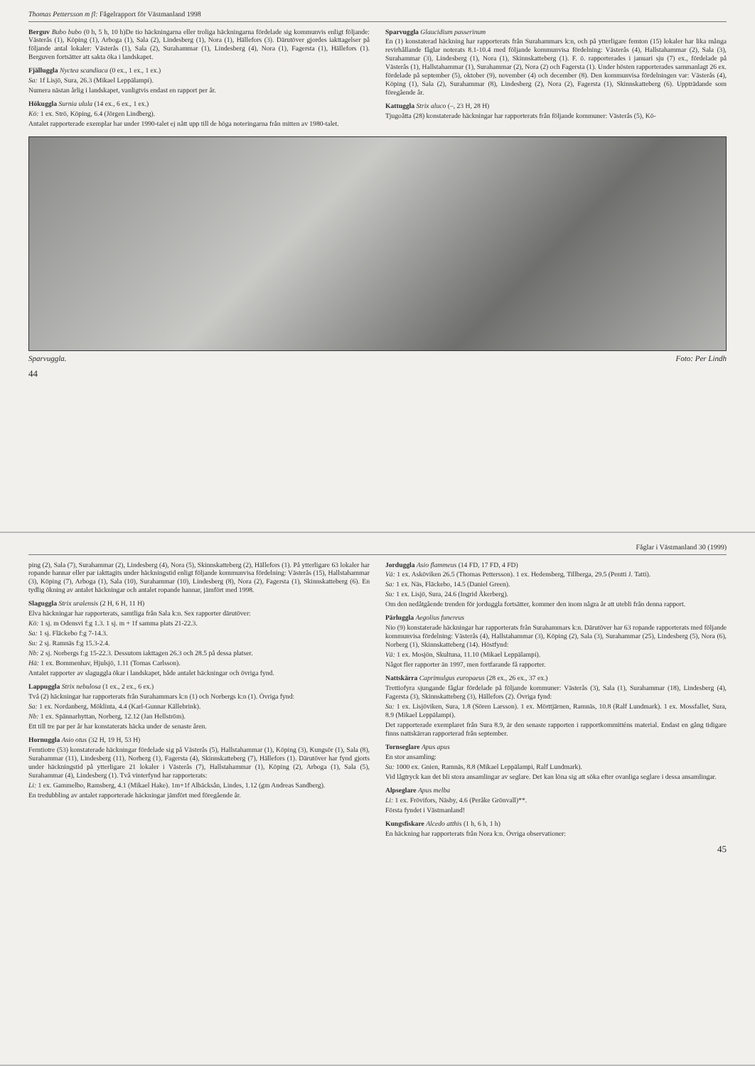Thomas Pettersson m fl: Fågelrapport för Västmanland 1998
Berguv Bubo bubo (0 h, 5 h, 10 h)De tio häckningarna eller troliga häckningarna fördelade sig kommunvis enligt följande: Västerås (1), Köping (1), Arboga (1), Sala (2), Lindesberg (1), Nora (1), Hällefors (3). Därutöver gjordes iakttagelser på följande antal lokaler: Västerås (1), Sala (2), Surahammar (1), Lindesberg (4), Nora (1), Fagersta (1), Hällefors (1). Berguven fortsätter att sakta öka i landskapet.
Fjälluggla Nyctea scandiaca (0 ex., 1 ex., 1 ex.)
Sa: 1f Lisjö, Sura, 26.3 (Mikael Leppälampi).
Numera nästan årlig i landskapet, vanligtvis endast en rapport per år.
Hökuggla Surnia ulula (14 ex., 6 ex., 1 ex.)
Kö: 1 ex. Strö, Köping, 6.4 (Jörgen Lindberg).
Antalet rapporterade exemplar har under 1990-talet ej nått upp till de höga noteringarna från mitten av 1980-talet.
Sparvuggla Glaucidium passerinum
En (1) konstaterad häckning har rapporterats från Surahammars k:n, och på ytterligare femton (15) lokaler har lika många revirhållande fåglar noterats 8.1-10.4 med följande kommunvisa fördelning: Västerås (4), Hallstahammar (2), Sala (3), Surahammar (3), Lindesberg (1), Nora (1), Skinnskatteberg (1). F. ö. rapporterades i januari sju (7) ex., fördelade på Västerås (1), Hallstahammar (1), Surahammar (2), Nora (2) och Fagersta (1). Under hösten rapporterades sammanlagt 26 ex. fördelade på september (5), oktober (9), november (4) och december (8). Den kommunvisa fördelningen var: Västerås (4), Köping (1), Sala (2), Surahammar (8), Lindesberg (2), Nora (2), Fagersta (1), Skinnskatteberg (6). Uppträdande som föregående år.
Kattuggla Strix aluco (–, 23 H, 28 H)
Tjugoåtta (28) konstaterade häckningar har rapporterats från följande kommuner: Västerås (5), Kö-
Sparvuggla. Foto: Per Lindh
44
Fåglar i Västmanland 30 (1999)
ping (2), Sala (7), Surahammar (2), Lindesberg (4), Nora (5), Skinnskatteberg (2), Hällefors (1). På ytterligare 63 lokaler har ropande hannar eller par iakttagits under häckningstid enligt följande kommunvisa fördelning: Västerås (15), Hallstahammar (3), Köping (7), Arboga (1), Sala (10), Surahammar (10), Lindesberg (8), Nora (2), Fagersta (1), Skinnskatteberg (6). En tydlig ökning av antalet häckningar och antalet ropande hannar, jämfört med 1998.
Slaguggla Strix uralensis (2 H, 6 H, 11 H)
Elva häckningar har rapporterats, samtliga från Sala k:n. Sex rapporter därutöver:
Kö: 1 sj. m Odensvi f:g 1.3. 1 sj. m + 1f samma plats 21-22.3.
Sa: 1 sj. Fläckebo f:g 7-14.3.
Su: 2 sj. Ramnäs f:g 15.3-2.4.
Nb: 2 sj. Norbergs f:g 15-22.3. Dessutom iakttagen 26.3 och 28.5 på dessa platser.
Hä: 1 ex. Bommenhav, Hjulsjö, 1.11 (Tomas Carlsson).
Antalet rapporter av slaguggla ökar i landskapet, både antalet häckningar och övriga fynd.
Lappuggla Strix nebulosa (1 ex., 2 ex., 6 ex.)
Två (2) häckningar har rapporterats från Surahammars k:n (1) och Norbergs k:n (1). Övriga fynd:
Sa: 1 ex. Nordanberg, Möklinta, 4.4 (Karl-Gunnar Källebrink).
Nb: 1 ex. Spännarhyttan, Norberg, 12.12 (Jan Hellström).
Ett till tre par per år har konstaterats häcka under de senaste åren.
Hornuggla Asio otus (32 H, 19 H, 53 H)
Femtiotre (53) konstaterade häckningar fördelade sig på Västerås (5), Hallstahammar (1), Köping (3), Kungsör (1), Sala (8), Surahammar (11), Lindesberg (11), Norberg (1), Fagersta (4), Skinnskatteberg (7), Hällefors (1). Därutöver har fynd gjorts under häckningstid på ytterligare 21 lokaler i Västerås (7), Hallstahammar (1), Köping (2), Arboga (1), Sala (5), Surahammar (4), Lindesberg (1). Två vinterfynd har rapporterats:
Li: 1 ex. Gammelbo, Ramsberg, 4.1 (Mikael Hake). 1m+1f Albäcksån, Lindes, 1.12 (gm Andreas Sandberg).
En tredubbling av antalet rapporterade häckningar jämfört med föregående år.
Jorduggla Asio flammeus (14 FD, 17 FD, 4 FD)
Vä: 1 ex. Asköviken 26.5 (Thomas Pettersson). 1 ex. Hedensberg, Tillberga, 29.5 (Pentti J. Tatti).
Sa: 1 ex. Näs, Fläckebo, 14.5 (Daniel Green).
Su: 1 ex. Lisjö, Sura, 24.6 (Ingrid Åkerberg).
Om den nedåtgående trenden för jorduggla fortsätter, kommer den inom några år att utebli från denna rapport.
Pärluggla Aegolius funereus
Nio (9) konstaterade häckningar har rapporterats från Surahammars k:n. Därutöver har 63 ropande rapporterats med följande kommunvisa fördelning: Västerås (4), Hallstahammar (3), Köping (2), Sala (3), Surahammar (25), Lindesberg (5), Nora (6), Norberg (1), Skinnskatteberg (14). Höstfynd:
Vä: 1 ex. Mosjön, Skultuna, 11.10 (Mikael Leppälampi).
Något fler rapporter än 1997, men fortfarande få rapporter.
Nattskärra Caprimulgus europaeus (28 ex., 26 ex., 37 ex.)
Trettiofyra sjungande fåglar fördelade på följande kommuner: Västerås (3), Sala (1), Surahammar (18), Lindesberg (4), Fagersta (3), Skinnskatteberg (3), Hällefors (2). Övriga fynd:
Su: 1 ex. Lisjöviken, Sura, 1.8 (Sören Larsson). 1 ex. Mörttjärnen, Ramnäs, 10.8 (Ralf Lundmark). 1 ex. Mossfallet, Sura, 8.9 (Mikael Leppälampi).
Det rapporterade exemplaret från Sura 8.9, är den senaste rapporten i rapportkommitténs material. Endast en gång tidigare finns nattskärran rapporterad från september.
Tornseglare Apus apus
En stor ansamling:
Su: 1000 ex. Gnien, Ramnäs, 8.8 (Mikael Leppälampi, Ralf Lundmark).
Vid lågtryck kan det bli stora ansamlingar av seglare. Det kan löna sig att söka efter ovanliga seglare i dessa ansamlingar.
Alpseglare Apus melba
Li: 1 ex. Frövifors, Näsby, 4.6 (Peråke Grönvall)**.
Första fyndet i Västmanland!
Kungsfiskare Alcedo atthis (1 h, 6 h, 1 h)
En häckning har rapporterats från Nora k:n. Övriga observationer:
45